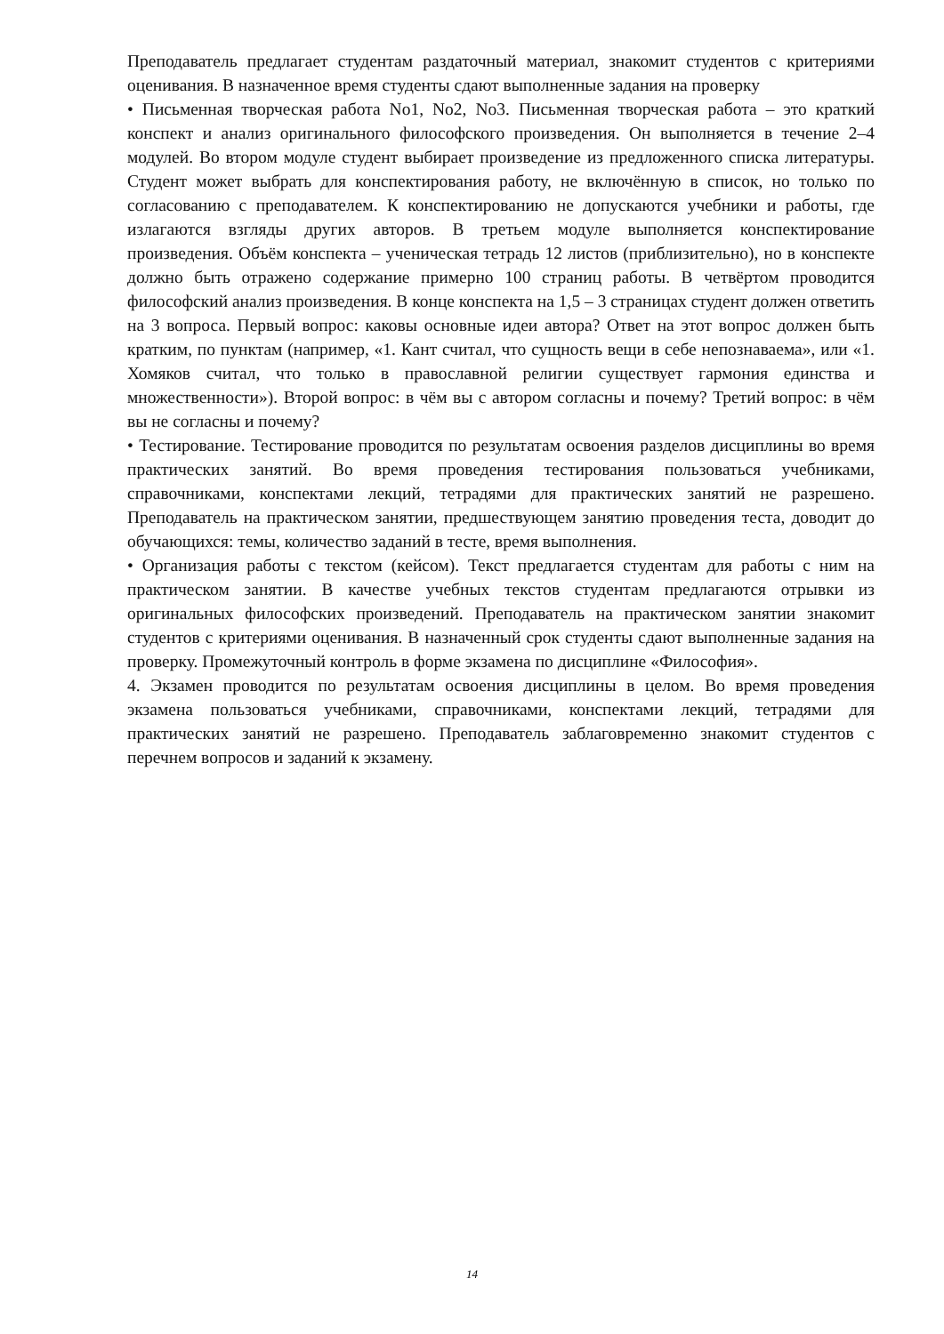Преподаватель предлагает студентам раздаточный материал, знакомит студентов с критериями оценивания. В назначенное время студенты сдают выполненные задания на проверку
• Письменная творческая работа No1, No2, No3. Письменная творческая работа – это краткий конспект и анализ оригинального философского произведения. Он выполняется в течение 2–4 модулей. Во втором модуле студент выбирает произведение из предложенного списка литературы. Студент может выбрать для конспектирования работу, не включённую в список, но только по согласованию с преподавателем. К конспектированию не допускаются учебники и работы, где излагаются взгляды других авторов. В третьем модуле выполняется конспектирование произведения. Объём конспекта – ученическая тетрадь 12 листов (приблизительно), но в конспекте должно быть отражено содержание примерно 100 страниц работы. В четвёртом проводится философский анализ произведения. В конце конспекта на 1,5 – 3 страницах студент должен ответить на 3 вопроса. Первый вопрос: каковы основные идеи автора? Ответ на этот вопрос должен быть кратким, по пунктам (например, «1. Кант считал, что сущность вещи в себе непознаваема», или «1. Хомяков считал, что только в православной религии существует гармония единства и множественности»). Второй вопрос: в чём вы с автором согласны и почему? Третий вопрос: в чём вы не согласны и почему?
• Тестирование. Тестирование проводится по результатам освоения разделов дисциплины во время практических занятий. Во время проведения тестирования пользоваться учебниками, справочниками, конспектами лекций, тетрадями для практических занятий не разрешено. Преподаватель на практическом занятии, предшествующем занятию проведения теста, доводит до обучающихся: темы, количество заданий в тесте, время выполнения.
• Организация работы с текстом (кейсом). Текст предлагается студентам для работы с ним на практическом занятии. В качестве учебных текстов студентам предлагаются отрывки из оригинальных философских произведений. Преподаватель на практическом занятии знакомит студентов с критериями оценивания. В назначенный срок студенты сдают выполненные задания на проверку. Промежуточный контроль в форме экзамена по дисциплине «Философия».
4. Экзамен проводится по результатам освоения дисциплины в целом. Во время проведения экзамена пользоваться учебниками, справочниками, конспектами лекций, тетрадями для практических занятий не разрешено. Преподаватель заблаговременно знакомит студентов с перечнем вопросов и заданий к экзамену.
14